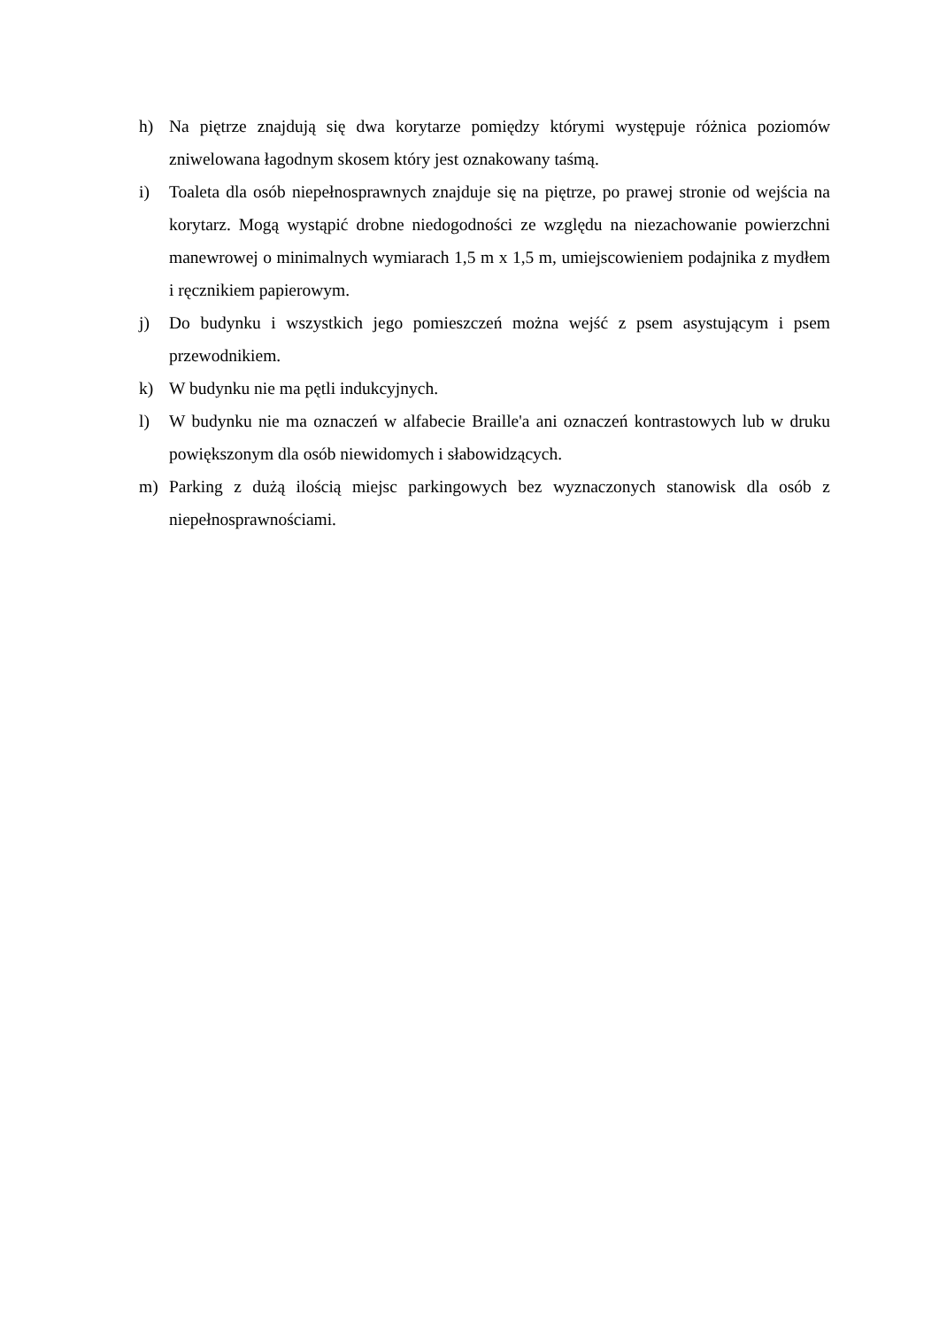h) Na piętrze znajdują się dwa korytarze pomiędzy którymi występuje różnica poziomów zniwelowana łagodnym skosem który jest oznakowany taśmą.
i) Toaleta dla osób niepełnosprawnych znajduje się na piętrze, po prawej stronie od wejścia na korytarz. Mogą wystąpić drobne niedogodności ze względu na niezachowanie powierzchni manewrowej o minimalnych wymiarach 1,5 m x 1,5 m, umiejscowieniem podajnika z mydłem i ręcznikiem papierowym.
j) Do budynku i wszystkich jego pomieszczeń można wejść z psem asystującym i psem przewodnikiem.
k) W budynku nie ma pętli indukcyjnych.
l) W budynku nie ma oznaczeń w alfabecie Braille'a ani oznaczeń kontrastowych lub w druku powiększonym dla osób niewidomych i słabowidzących.
m) Parking z dużą ilością miejsc parkingowych bez wyznaczonych stanowisk dla osób z niepełnosprawnościami.